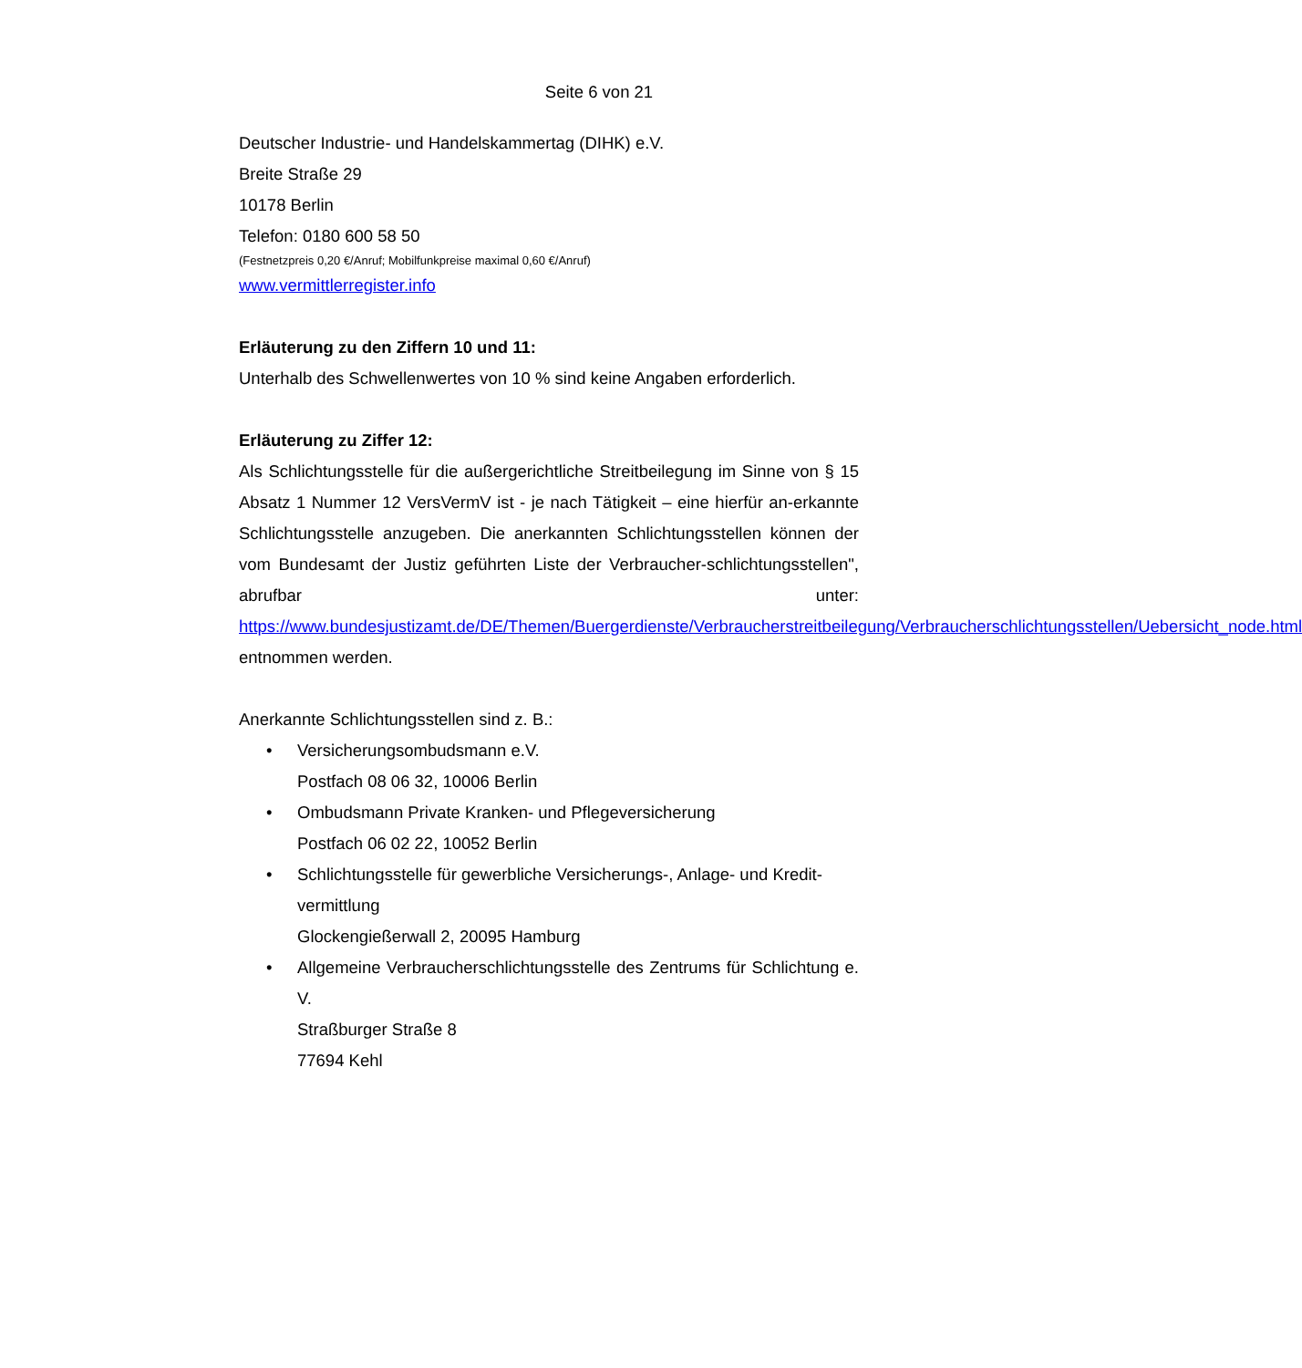Seite 6 von 21
Deutscher Industrie- und Handelskammertag (DIHK) e.V.
Breite Straße 29
10178 Berlin
Telefon: 0180 600 58 50
(Festnetzpreis 0,20 €/Anruf; Mobilfunkpreise maximal 0,60 €/Anruf)
www.vermittlerregister.info
Erläuterung zu den Ziffern 10 und 11:
Unterhalb des Schwellenwertes von 10 % sind keine Angaben erforderlich.
Erläuterung zu Ziffer 12:
Als Schlichtungsstelle für die außergerichtliche Streitbeilegung im Sinne von § 15 Absatz 1 Nummer 12 VersVermV ist - je nach Tätigkeit – eine hierfür an-erkannte Schlichtungsstelle anzugeben. Die anerkannten Schlichtungsstellen können der vom Bundesamt der Justiz geführten Liste der Verbraucher-schlichtungsstellen", abrufbar unter: https://www.bundesjustizamt.de/DE/Themen/Buergerdienste/Verbraucherstreitbeilegung/Verbraucherschlichtungsstellen/Uebersicht_node.html entnommen werden.
Anerkannte Schlichtungsstellen sind z. B.:
• Versicherungsombudsmann e.V.
Postfach 08 06 32, 10006 Berlin
• Ombudsmann Private Kranken- und Pflegeversicherung
Postfach 06 02 22, 10052 Berlin
• Schlichtungsstelle für gewerbliche Versicherungs-, Anlage- und Kredit-vermittlung
Glockengießerwall 2, 20095 Hamburg
• Allgemeine Verbraucherschlichtungsstelle des Zentrums für Schlichtung e. V.
Straßburger Straße 8
77694 Kehl